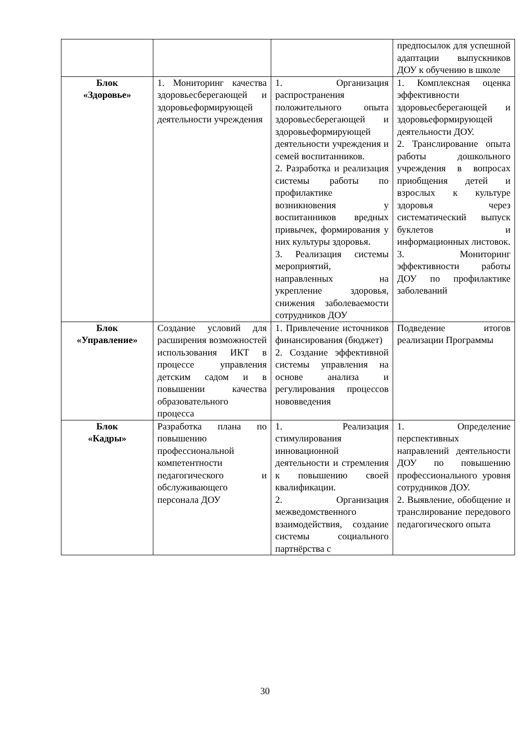| | | | предпосылок для успешной адаптации выпускников ДОУ к обучению в школе |
| Блок «Здоровье» | 1. Мониторинг качества здоровьесберегающей и здоровьеформирующей деятельности учреждения | 1. Организация распространения положительного опыта здоровьесберегающей и здоровьеформирующей деятельности учреждения и семей воспитанников. 2. Разработка и реализация системы работы по профилактике возникновения у воспитанников вредных привычек, формирования у них культуры здоровья. 3. Реализация системы мероприятий, направленных на укрепление здоровья, снижения заболеваемости сотрудников ДОУ | 1. Комплексная оценка эффективности здоровьесберегающей и здоровьеформирующей деятельности ДОУ. 2. Транслирование опыта работы дошкольного учреждения в вопросах приобщения детей и взрослых к культуре здоровья через систематический выпуск буклетов и информационных листовок. 3. Мониторинг эффективности работы ДОУ по профилактике заболеваний |
| Блок «Управление» | Создание условий для расширения возможностей использования ИКТ в процессе управления детским садом и в повышении качества образовательного процесса | 1. Привлечение источников финансирования (бюджет) 2. Создание эффективной системы управления на основе анализа и регулирования процессов нововведения | Подведение итогов реализации Программы |
| Блок «Кадры» | Разработка плана по повышению профессиональной компетентности педагогического и обслуживающего персонала ДОУ | 1. Реализация стимулирования инновационной деятельности и стремления к повышению своей квалификации. 2. Организация межведомственного взаимодействия, создание системы социального партнёрства с | 1. Определение перспективных направлений деятельности ДОУ по повышению профессионального уровня сотрудников ДОУ. 2. Выявление, обобщение и транслирование передового педагогического опыта |
30